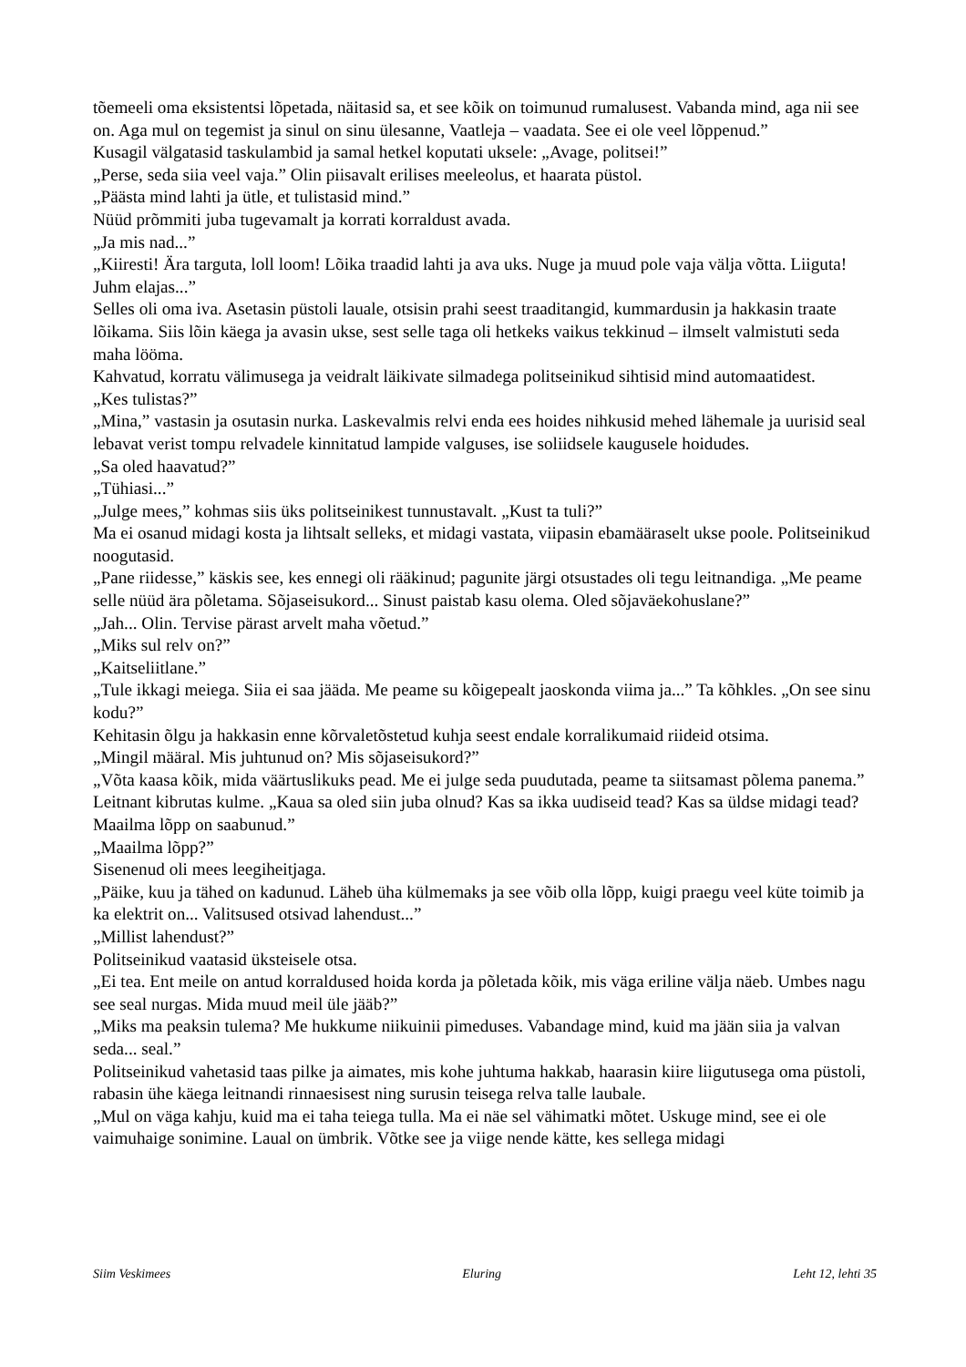tõemeeli oma eksistentsi lõpetada, näitasid sa, et see kõik on toimunud rumalusest. Vabanda mind, aga nii see on. Aga mul on tegemist ja sinul on sinu ülesanne, Vaatleja – vaadata. See ei ole veel lõppenud.”
Kusagil välgatasid taskulambid ja samal hetkel koputati uksele: „Avage, politsei!”
„Perse, seda siia veel vaja.” Olin piisavalt erilises meeleolus, et haarata püstol.
„Päästa mind lahti ja ütle, et tulistasid mind.”
Nüüd prõmmiti juba tugevamalt ja korrati korraldust avada.
„Ja mis nad...”
„Kiiresti! Ära targuta, loll loom! Lõika traadid lahti ja ava uks. Nuge ja muud pole vaja välja võtta. Liiguta! Juhm elajas...”
Selles oli oma iva. Asetasin püstoli lauale, otsisin prahi seest traaditangid, kummardusin ja hakkasin traate lõikama. Siis lõin käega ja avasin ukse, sest selle taga oli hetkeks vaikus tekkinud – ilmselt valmistuti seda maha lööma.
Kahvatud, korratu välimusega ja veidralt läikivate silmadega politseinikud sihtisid mind automaatidest.
„Kes tulistas?”
„Mina,” vastasin ja osutasin nurka. Laskevalmis relvi enda ees hoides nihkusid mehed lähemale ja uurisid seal lebavat verist tompu relvadele kinnitatud lampide valguses, ise soliidsele kaugusele hoidudes.
„Sa oled haavatud?”
„Tühiasi...”
„Julge mees,” kohmas siis üks politseinikest tunnustavalt. „Kust ta tuli?”
Ma ei osanud midagi kosta ja lihtsalt selleks, et midagi vastata, viipasin ebamääraselt ukse poole. Politseinikud noogutasid.
„Pane riidesse,” käskis see, kes ennegi oli rääkinud; pagunite järgi otsustades oli tegu leitnandiga. „Me peame selle nüüd ära põletama. Sõjaseisukord... Sinust paistab kasu olema. Oled sõjaväekohuslane?”
„Jah... Olin. Tervise pärast arvelt maha võetud.”
„Miks sul relv on?”
„Kaitseliitlane.”
„Tule ikkagi meiega. Siia ei saa jääda. Me peame su kõigepealt jaoskonda viima ja...” Ta kõhkles. „On see sinu kodu?”
Kehitasin õlgu ja hakkasin enne kõrvaletõstetud kuhja seest endale korralikumaid riideid otsima.
„Mingil määral. Mis juhtunud on? Mis sõjaseisukord?”
„Võta kaasa kõik, mida väärtuslikuks pead. Me ei julge seda puudutada, peame ta siitsamast põlema panema.” Leitnant kibrutas kulme. „Kaua sa oled siin juba olnud? Kas sa ikka uudiseid tead? Kas sa üldse midagi tead? Maailma lõpp on saabunud.”
„Maailma lõpp?”
Sisenenud oli mees leegiheitjaga.
„Päike, kuu ja tähed on kadunud. Läheb üha külmemaks ja see võib olla lõpp, kuigi praegu veel küte toimib ja ka elektrit on... Valitsused otsivad lahendust...”
„Millist lahendust?”
Politseinikud vaatasid üksteisele otsa.
„Ei tea. Ent meile on antud korraldused hoida korda ja põletada kõik, mis väga eriline välja näeb. Umbes nagu see seal nurgas. Mida muud meil üle jääb?”
„Miks ma peaksin tulema? Me hukkume niikuinii pimeduses. Vabandage mind, kuid ma jään siia ja valvan seda... seal.”
Politseinikud vahetasid taas pilke ja aimates, mis kohe juhtuma hakkab, haarasin kiire liigutusega oma püstoli, rabasin ühe käega leitnandi rinnaesisest ning surusin teisega relva talle laubale.
„Mul on väga kahju, kuid ma ei taha teiega tulla. Ma ei näe sel vähimatki mõtet. Uskuge mind, see ei ole vaimuhaige sonimine. Laual on ümbrik. Võtke see ja viige nende kätte, kes sellega midagi
Siim Veskimees Eluring Leht 12, lehti 35